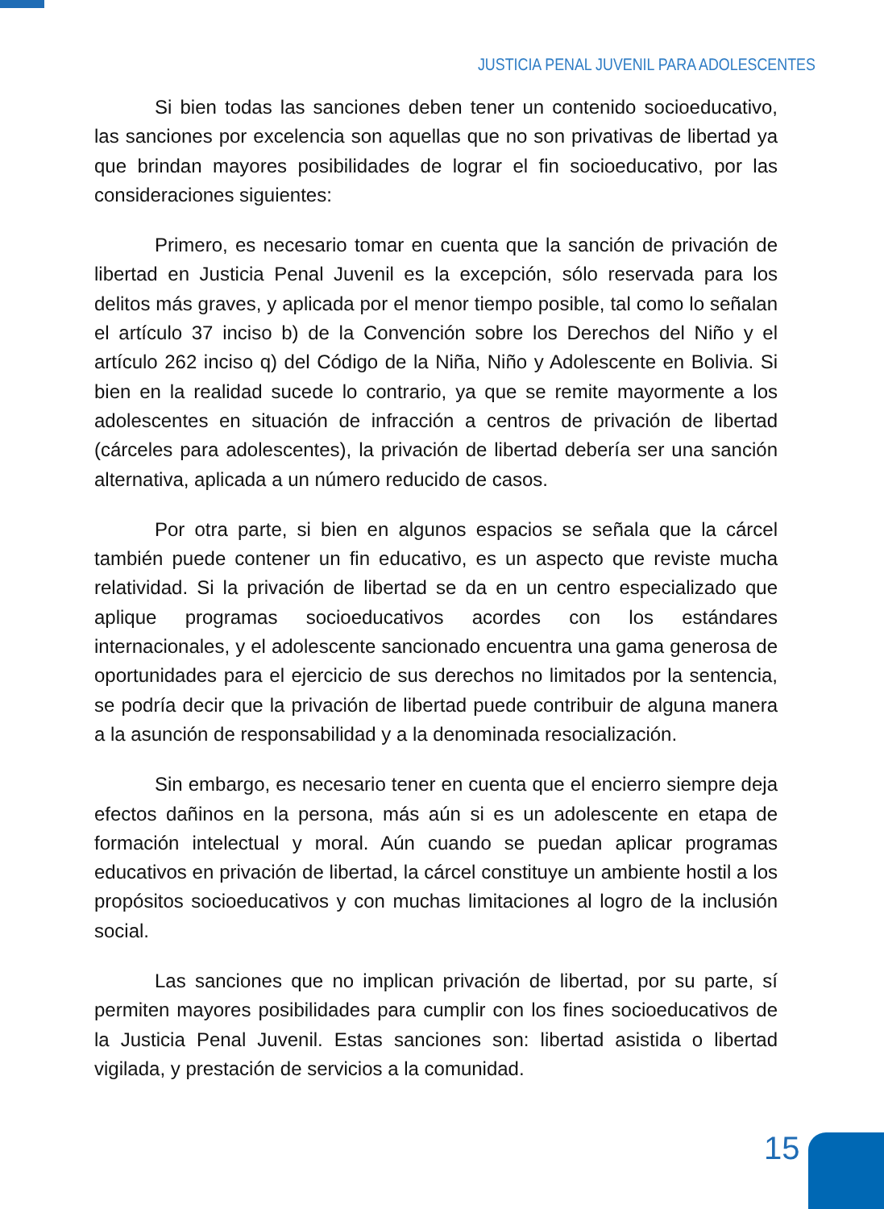JUSTICIA PENAL JUVENIL PARA ADOLESCENTES
Si bien todas las sanciones deben tener un contenido socioeducativo, las sanciones por excelencia son aquellas que no son privativas de libertad ya que brindan mayores posibilidades de lograr el fin socioeducativo, por las consideraciones siguientes:
Primero, es necesario tomar en cuenta que la sanción de privación de libertad en Justicia Penal Juvenil es la excepción, sólo reservada para los delitos más graves, y aplicada por el menor tiempo posible, tal como lo señalan el artículo 37 inciso b) de la Convención sobre los Derechos del Niño y el artículo 262 inciso q) del Código de la Niña, Niño y Adolescente en Bolivia. Si bien en la realidad sucede lo contrario, ya que se remite mayormente a los adolescentes en situación de infracción a centros de privación de libertad (cárceles para adolescentes), la privación de libertad debería ser una sanción alternativa, aplicada a un número reducido de casos.
Por otra parte, si bien en algunos espacios se señala que la cárcel también puede contener un fin educativo, es un aspecto que reviste mucha relatividad. Si la privación de libertad se da en un centro especializado que aplique programas socioeducativos acordes con los estándares internacionales, y el adolescente sancionado encuentra una gama generosa de oportunidades para el ejercicio de sus derechos no limitados por la sentencia, se podría decir que la privación de libertad puede contribuir de alguna manera a la asunción de responsabilidad y a la denominada resocialización.
Sin embargo, es necesario tener en cuenta que el encierro siempre deja efectos dañinos en la persona, más aún si es un adolescente en etapa de formación intelectual y moral. Aún cuando se puedan aplicar programas educativos en privación de libertad, la cárcel constituye un ambiente hostil a los propósitos socioeducativos y con muchas limitaciones al logro de la inclusión social.
Las sanciones que no implican privación de libertad, por su parte, sí permiten mayores posibilidades para cumplir con los fines socioeducativos de la Justicia Penal Juvenil. Estas sanciones son: libertad asistida o libertad vigilada, y prestación de servicios a la comunidad.
15